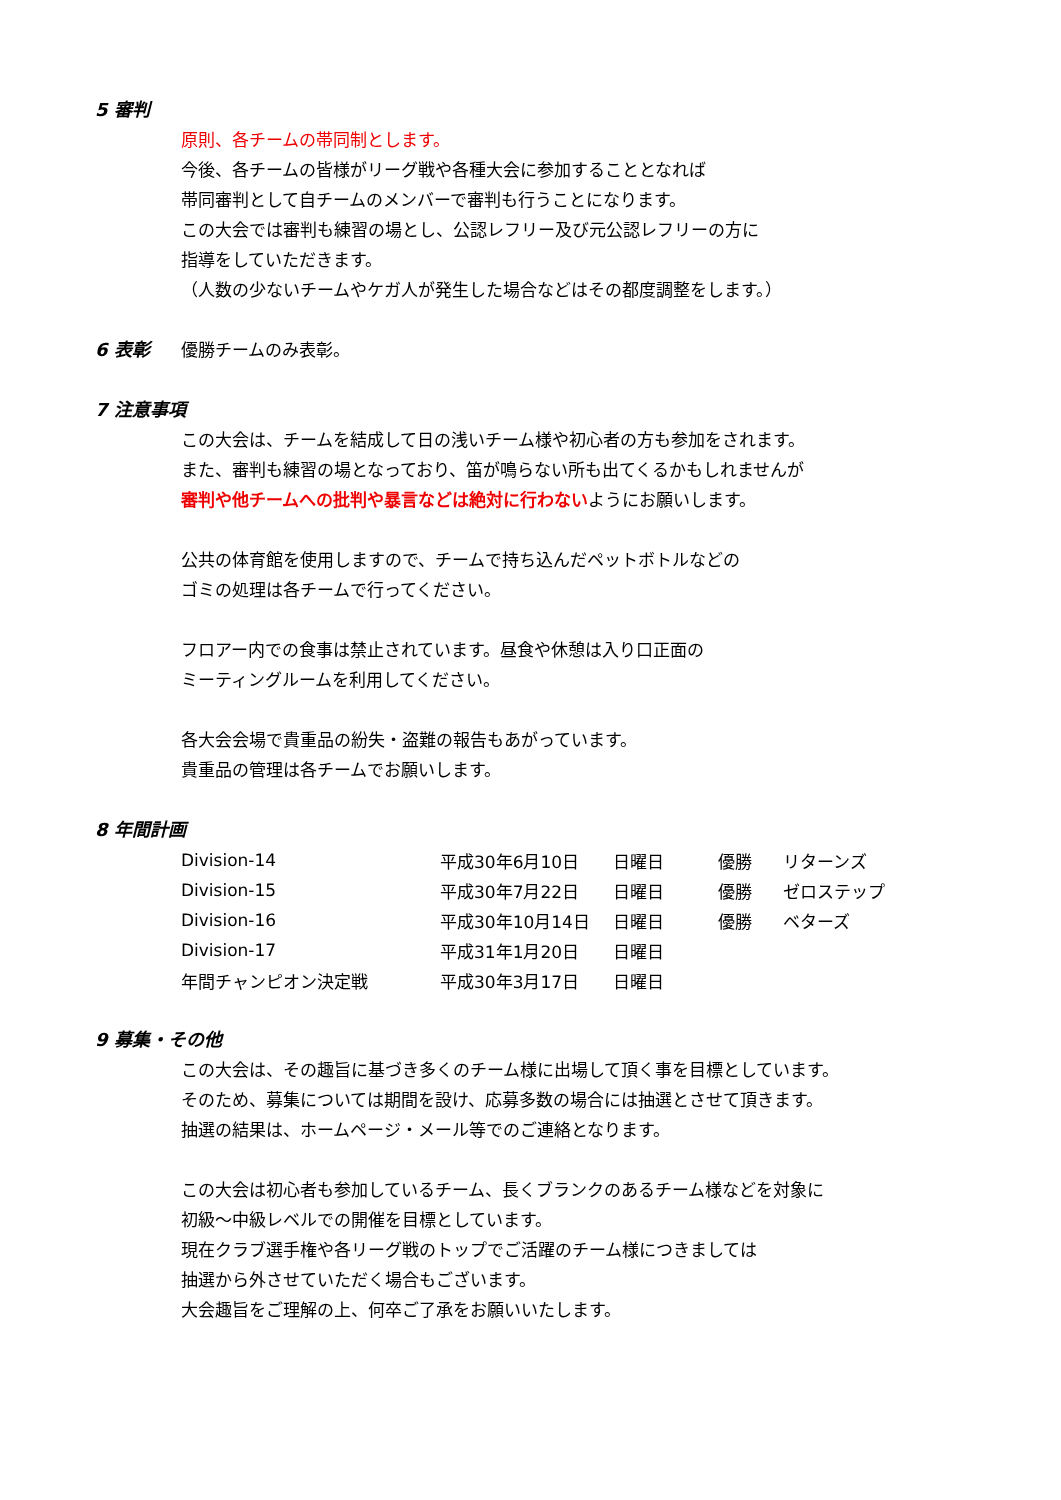5 審判
原則、各チームの帯同制とします。
今後、各チームの皆様がリーグ戦や各種大会に参加することとなれば
帯同審判として自チームのメンバーで審判も行うことになります。
この大会では審判も練習の場とし、公認レフリー及び元公認レフリーの方に
指導をしていただきます。
（人数の少ないチームやケガ人が発生した場合などはその都度調整をします。）
6 表彰
優勝チームのみ表彰。
7 注意事項
この大会は、チームを結成して日の浅いチーム様や初心者の方も参加をされます。
また、審判も練習の場となっており、笛が鳴らない所も出てくるかもしれませんが
審判や他チームへの批判や暴言などは絶対に行わないようにお願いします。
公共の体育館を使用しますので、チームで持ち込んだペットボトルなどの
ゴミの処理は各チームで行ってください。
フロアー内での食事は禁止されています。昼食や休憩は入り口正面の
ミーティングルームを利用してください。
各大会会場で貴重品の紛失・盗難の報告もあがっています。
貴重品の管理は各チームでお願いします。
8 年間計画
| Division-14 | 平成30年6月10日 | 日曜日 | 優勝 | リターンズ |
| Division-15 | 平成30年7月22日 | 日曜日 | 優勝 | ゼロステップ |
| Division-16 | 平成30年10月14日 | 日曜日 | 優勝 | ベターズ |
| Division-17 | 平成31年1月20日 | 日曜日 | | |
| 年間チャンピオン決定戦 | 平成30年3月17日 | 日曜日 | | |
9 募集・その他
この大会は、その趣旨に基づき多くのチーム様に出場して頂く事を目標としています。
そのため、募集については期間を設け、応募多数の場合には抽選とさせて頂きます。
抽選の結果は、ホームページ・メール等でのご連絡となります。
この大会は初心者も参加しているチーム、長くブランクのあるチーム様などを対象に
初級～中級レベルでの開催を目標としています。
現在クラブ選手権や各リーグ戦のトップでご活躍のチーム様につきましては
抽選から外させていただく場合もございます。
大会趣旨をご理解の上、何卒ご了承をお願いいたします。